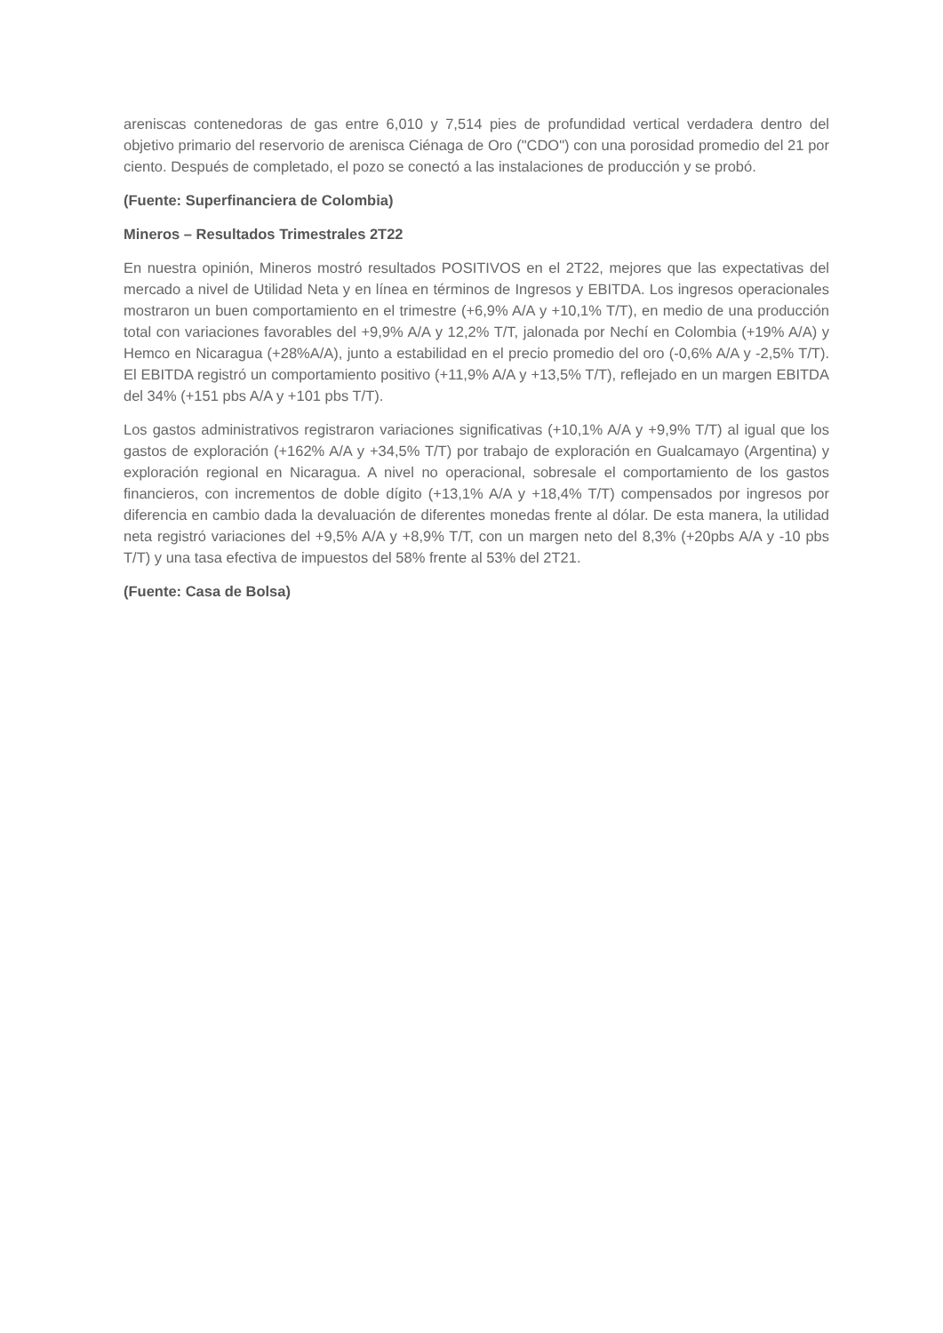areniscas contenedoras de gas entre 6,010 y 7,514 pies de profundidad vertical verdadera dentro del objetivo primario del reservorio de arenisca Ciénaga de Oro ("CDO") con una porosidad promedio del 21 por ciento. Después de completado, el pozo se conectó a las instalaciones de producción y se probó.
(Fuente: Superfinanciera de Colombia)
Mineros – Resultados Trimestrales 2T22
En nuestra opinión, Mineros mostró resultados POSITIVOS en el 2T22, mejores que las expectativas del mercado a nivel de Utilidad Neta y en línea en términos de Ingresos y EBITDA. Los ingresos operacionales mostraron un buen comportamiento en el trimestre (+6,9% A/A y +10,1% T/T), en medio de una producción total con variaciones favorables del +9,9% A/A y 12,2% T/T, jalonada por Nechí en Colombia (+19% A/A) y Hemco en Nicaragua (+28%A/A), junto a estabilidad en el precio promedio del oro (-0,6% A/A y -2,5% T/T). El EBITDA registró un comportamiento positivo (+11,9% A/A y +13,5% T/T), reflejado en un margen EBITDA del 34% (+151 pbs A/A y +101 pbs T/T).
Los gastos administrativos registraron variaciones significativas (+10,1% A/A y +9,9% T/T) al igual que los gastos de exploración (+162% A/A y +34,5% T/T) por trabajo de exploración en Gualcamayo (Argentina) y exploración regional en Nicaragua. A nivel no operacional, sobresale el comportamiento de los gastos financieros, con incrementos de doble dígito (+13,1% A/A y +18,4% T/T) compensados por ingresos por diferencia en cambio dada la devaluación de diferentes monedas frente al dólar. De esta manera, la utilidad neta registró variaciones del +9,5% A/A y +8,9% T/T, con un margen neto del 8,3% (+20pbs A/A y -10 pbs T/T) y una tasa efectiva de impuestos del 58% frente al 53% del 2T21.
(Fuente: Casa de Bolsa)